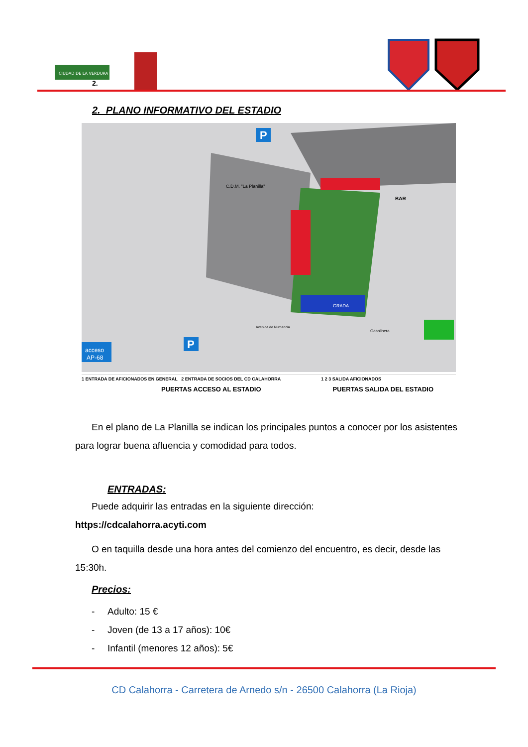CIUDAD DE LA VERDURA
2.
2. PLANO INFORMATIVO DEL ESTADIO
GRADA
C.D.M. "La Planilla"
BAR
P
P
acceso
AP-68
Gasolinera
Avenida de Numancia
1 ENTRADA DE AFICIONADOS EN GENERAL 2 ENTRADA DE SOCIOS DEL CD CALAHORRA 1 2 3 SALIDA AFICIONADOS
PUERTAS ACCESO AL ESTADIO PUERTAS SALIDA DEL ESTADIO
En el plano de La Planilla se indican los principales puntos a conocer por los asistentes para lograr buena afluencia y comodidad para todos.
ENTRADAS:
Puede adquirir las entradas en la siguiente dirección:
https://cdcalahorra.acyti.com
O en taquilla desde una hora antes del comienzo del encuentro, es decir, desde las 15:30h.
Precios:
- Adulto: 15 €
- Joven (de 13 a 17 años): 10€
- Infantil (menores 12 años): 5€
CD Calahorra - Carretera de Arnedo s/n - 26500 Calahorra (La Rioja)